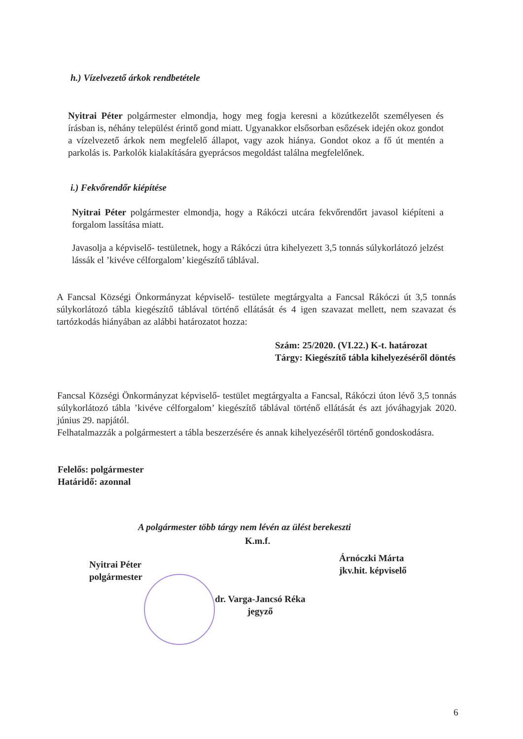h.) Vízelvezető árkok rendbetétele
Nyitrai Péter polgármester elmondja, hogy meg fogja keresni a közútkezelőt személyesen és írásban is, néhány települést érintő gond miatt. Ugyanakkor elsősorban esőzések idején okoz gondot a vízelvezető árkok nem megfelelő állapot, vagy azok hiánya. Gondot okoz a fő út mentén a parkolás is. Parkolók kialakítására gyeprácsos megoldást találna megfelelőnek.
i.) Fekvőrendőr kiépítése
Nyitrai Péter polgármester elmondja, hogy a Rákóczi utcára fekvőrendőrt javasol kiépíteni a forgalom lassítása miatt.
Javasolja a képviselő- testületnek, hogy a Rákóczi útra kihelyezett 3,5 tonnás súlykorlátozó jelzést lássák el ’kivéve célforgalom’ kiegészítő táblával.
A Fancsal Községi Önkormányzat képviselő- testülete megtárgyalta a Fancsal Rákóczi út 3,5 tonnás súlykorlátozó tábla kiegészítő táblával történő ellátását és 4 igen szavazat mellett, nem szavazat és tartózkodás hiányában az alábbi határozatot hozza:
Szám: 25/2020. (VI.22.) K-t. határozat
Tárgy: Kiegészítő tábla kihelyezéséről döntés
Fancsal Községi Önkormányzat képviselő- testület megtárgyalta a Fancsal, Rákóczi úton lévő 3,5 tonnás súlykorlátozó tábla ’kivéve célforgalom’ kiegészítő táblával történő ellátását és azt jóváhagyjak 2020. június 29. napjától.
Felhatalmazzák a polgármestert a tábla beszerzésére és annak kihelyezéséről történő gondoskodásra.
Felelős: polgármester
Határidő: azonnal
A polgármester több tárgy nem lévén az ülést berekeszti
K.m.f.
Nyitrai Péter
polgármester
Árnóczki Márta
jkv.hit. képviselő
dr. Varga-Jancsó Réka
jegyző
6